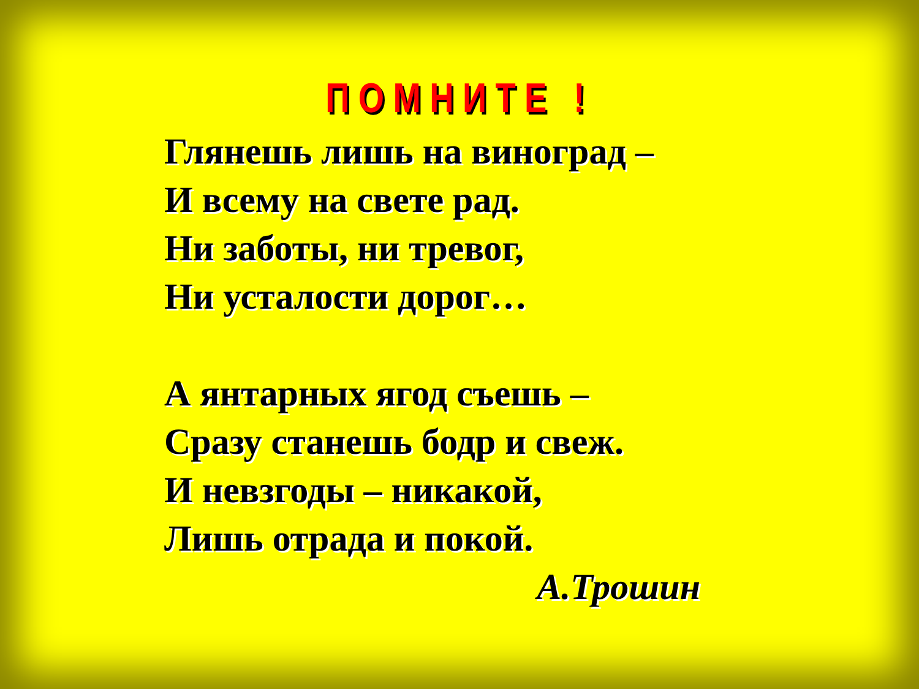ПОМНИТЕ !
Глянешь лишь на виноград –
И всему на свете рад.
Ни заботы, ни тревог,
Ни усталости дорог…
А янтарных ягод съешь –
Сразу станешь бодр и свеж.
И невзгоды – никакой,
Лишь отрада и покой.
А.Трошин